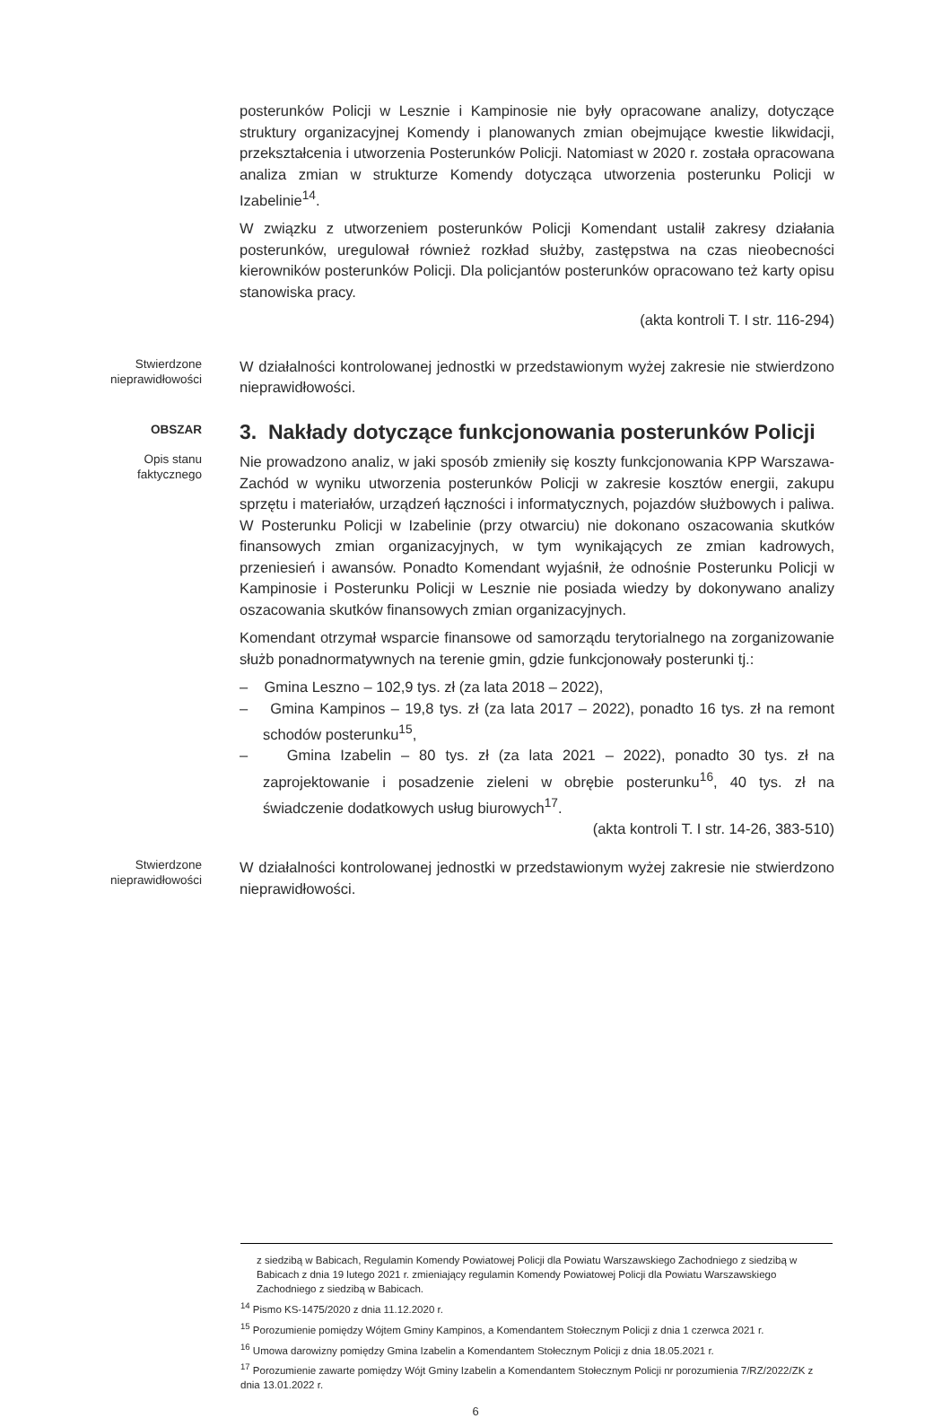posterunków Policji w Lesznie i Kampinosie nie były opracowane analizy, dotyczące struktury organizacyjnej Komendy i planowanych zmian obejmujące kwestie likwidacji, przekształcenia i utworzenia Posterunków Policji. Natomiast w 2020 r. została opracowana analiza zmian w strukturze Komendy dotycząca utworzenia posterunku Policji w Izabelinie<sup>14</sup>.
W związku z utworzeniem posterunków Policji Komendant ustalił zakresy działania posterunków, uregulował również rozkład służby, zastępstwa na czas nieobecności kierowników posterunków Policji. Dla policjantów posterunków opracowano też karty opisu stanowiska pracy.
(akta kontroli T. I str. 116-294)
Stwierdzone nieprawidłowości
W działalności kontrolowanej jednostki w przedstawionym wyżej zakresie nie stwierdzono nieprawidłowości.
OBSZAR
3. Nakłady dotyczące funkcjonowania posterunków Policji
Opis stanu faktycznego
Nie prowadzono analiz, w jaki sposób zmieniły się koszty funkcjonowania KPP Warszawa-Zachód w wyniku utworzenia posterunków Policji w zakresie kosztów energii, zakupu sprzętu i materiałów, urządzeń łączności i informatycznych, pojazdów służbowych i paliwa. W Posterunku Policji w Izabelinie (przy otwarciu) nie dokonano oszacowania skutków finansowych zmian organizacyjnych, w tym wynikających ze zmian kadrowych, przeniesień i awansów. Ponadto Komendant wyjaśnił, że odnośnie Posterunku Policji w Kampinosie i Posterunku Policji w Lesznie nie posiada wiedzy by dokonywano analizy oszacowania skutków finansowych zmian organizacyjnych.
Komendant otrzymał wsparcie finansowe od samorządu terytorialnego na zorganizowanie służb ponadnormatywnych na terenie gmin, gdzie funkcjonowały posterunki tj.:
– Gmina Leszno – 102,9 tys. zł (za lata 2018 – 2022),
– Gmina Kampinos – 19,8 tys. zł (za lata 2017 – 2022), ponadto 16 tys. zł na remont schodów posterunku<sup>15</sup>,
– Gmina Izabelin – 80 tys. zł (za lata 2021 – 2022), ponadto 30 tys. zł na zaprojektowanie i posadzenie zieleni w obrębie posterunku<sup>16</sup>, 40 tys. zł na świadczenie dodatkowych usług biurowych<sup>17</sup>.
(akta kontroli T. I str. 14-26, 383-510)
Stwierdzone nieprawidłowości
W działalności kontrolowanej jednostki w przedstawionym wyżej zakresie nie stwierdzono nieprawidłowości.
z siedzibą w Babicach, Regulamin Komendy Powiatowej Policji dla Powiatu Warszawskiego Zachodniego z siedzibą w Babicach z dnia 19 lutego 2021 r. zmieniający regulamin Komendy Powiatowej Policji dla Powiatu Warszawskiego Zachodniego z siedzibą w Babicach.
<sup>14</sup> Pismo KS-1475/2020 z dnia 11.12.2020 r.
<sup>15</sup> Porozumienie pomiędzy Wójtem Gminy Kampinos, a Komendantem Stołecznym Policji z dnia 1 czerwca 2021 r.
<sup>16</sup> Umowa darowizny pomiędzy Gmina Izabelin a Komendantem Stołecznym Policji z dnia 18.05.2021 r.
<sup>17</sup> Porozumienie zawarte pomiędzy Wójt Gminy Izabelin a Komendantem Stołecznym Policji nr porozumienia 7/RZ/2022/ZK z dnia 13.01.2022 r.
6